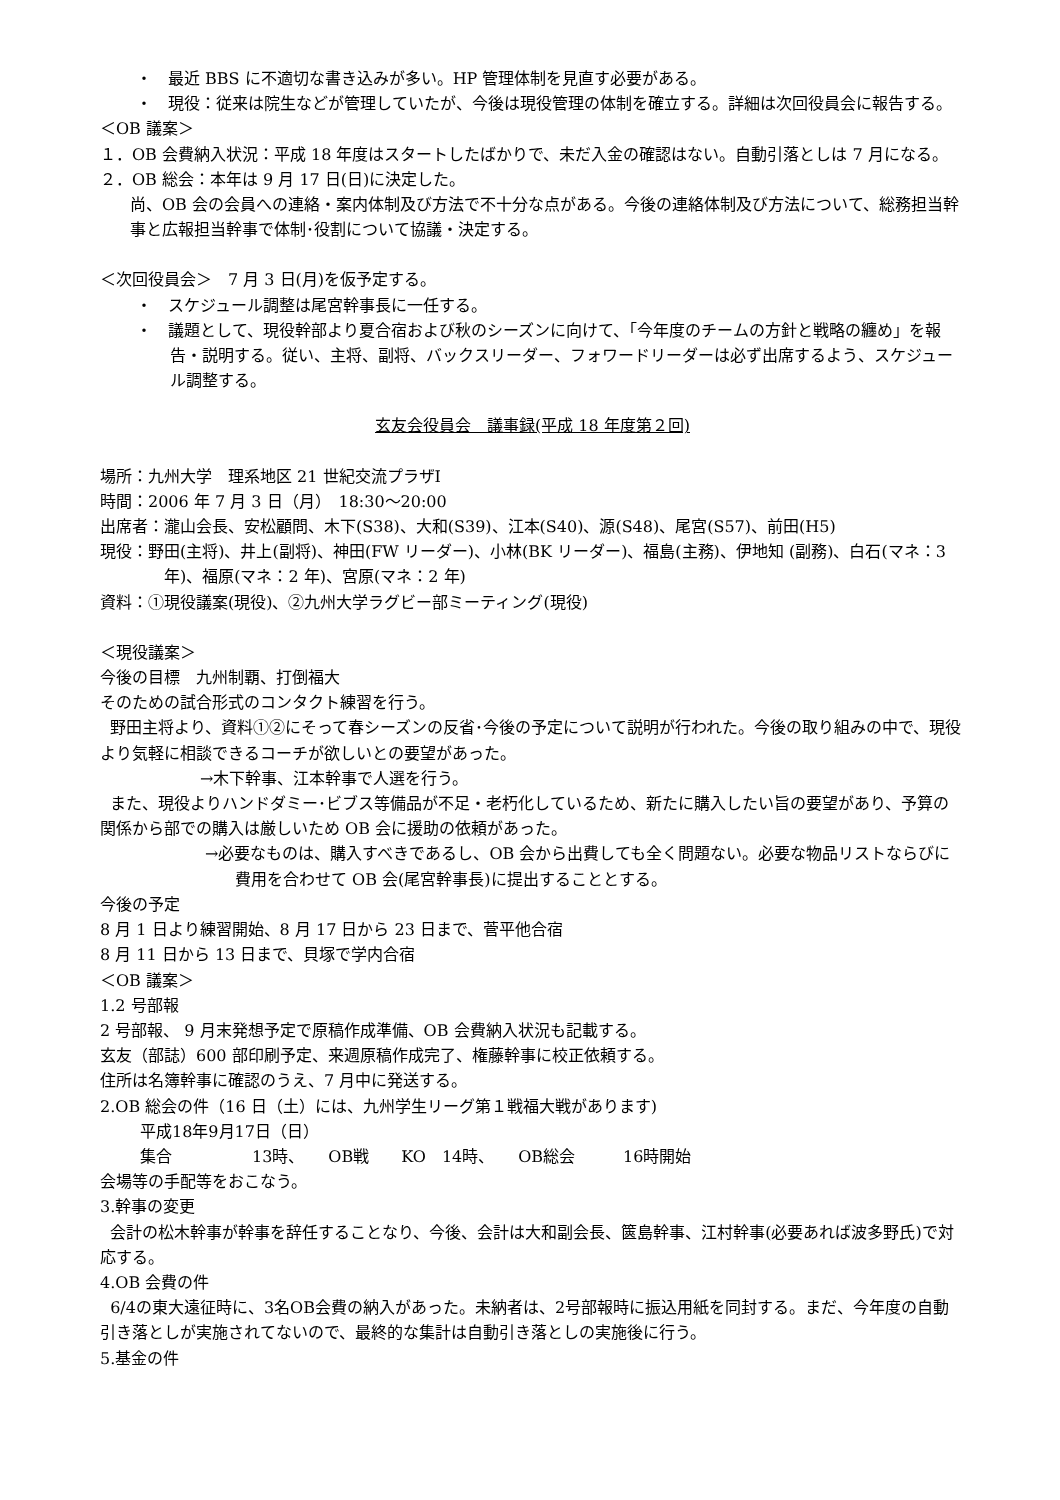・　最近 BBS に不適切な書き込みが多い。HP 管理体制を見直す必要がある。
・　現役：従来は院生などが管理していたが、今後は現役管理の体制を確立する。詳細は次回役員会に報告する。
＜OB 議案＞
１．OB 会費納入状況：平成 18 年度はスタートしたばかりで、未だ入金の確認はない。自動引落としは 7 月になる。
２．OB 総会：本年は 9 月 17 日(日)に決定した。
尚、OB 会の会員への連絡・案内体制及び方法で不十分な点がある。今後の連絡体制及び方法について、総務担当幹事と広報担当幹事で体制･役割について協議・決定する。
＜次回役員会＞　7 月 3 日(月)を仮予定する。
・　スケジュール調整は尾宮幹事長に一任する。
・　議題として、現役幹部より夏合宿および秋のシーズンに向けて、「今年度のチームの方針と戦略の纏め」を報告・説明する。従い、主将、副将、バックスリーダー、フォワードリーダーは必ず出席するよう、スケジュール調整する。
玄友会役員会　議事録(平成 18 年度第２回)
場所：九州大学　理系地区 21 世紀交流プラザⅠ
時間：2006 年 7 月 3 日（月）　18:30～20:00
出席者：瀧山会長、安松顧問、木下(S38)、大和(S39)、江本(S40)、源(S48)、尾宮(S57)、前田(H5)
現役：野田(主将)、井上(副将)、神田(FW リーダー)、小林(BK リーダー)、福島(主務)、伊地知 (副務)、白石(マネ：3 年)、福原(マネ：2 年)、宮原(マネ：2 年)
資料：①現役議案(現役)、②九州大学ラグビー部ミーティング(現役)
＜現役議案＞
今後の目標　九州制覇、打倒福大
そのための試合形式のコンタクト練習を行う。
野田主将より、資料①②にそって春シーズンの反省･今後の予定について説明が行われた。今後の取り組みの中で、現役より気軽に相談できるコーチが欲しいとの要望があった。
→木下幹事、江本幹事で人選を行う。
また、現役よりハンドダミー･ビブス等備品が不足・老朽化しているため、新たに購入したい旨の要望があり、予算の関係から部での購入は厳しいため OB 会に援助の依頼があった。
→必要なものは、購入すべきであるし、OB 会から出費しても全く問題ない。必要な物品リストならびに費用を合わせて OB 会(尾宮幹事長)に提出することとする。
今後の予定
8 月 1 日より練習開始、8 月 17 日から 23 日まで、菅平他合宿
8 月 11 日から 13 日まで、貝塚で学内合宿
＜OB 議案＞
1.2 号部報
2 号部報、 9 月末発想予定で原稿作成準備、OB 会費納入状況も記載する。
玄友（部誌）600 部印刷予定、来週原稿作成完了、権藤幹事に校正依頼する。
住所は名簿幹事に確認のうえ、7 月中に発送する。
2.OB 総会の件（16 日（土）には、九州学生リーグ第１戦福大戦があります)
平成18年9月17日（日）
集合　　　　　13時、　　OB戦　　KO　14時、　　OB総会　　　16時開始
会場等の手配等をおこなう。
3.幹事の変更
会計の松木幹事が幹事を辞任することなり、今後、会計は大和副会長、篋島幹事、江村幹事(必要あれば波多野氏)で対応する。
4.OB 会費の件
6/4の東大遠征時に、3名OB会費の納入があった。未納者は、2号部報時に振込用紙を同封する。まだ、今年度の自動引き落としが実施されてないので、最終的な集計は自動引き落としの実施後に行う。
5.基金の件